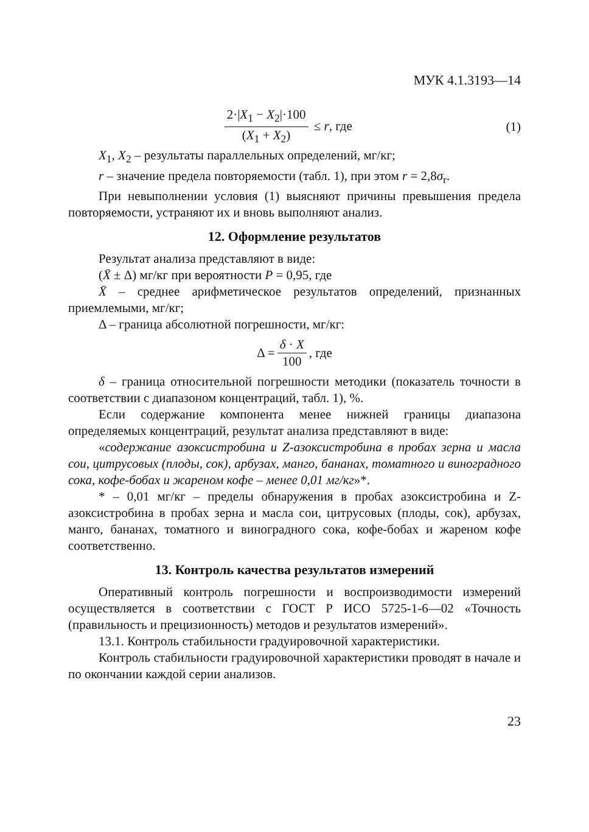МУК 4.1.3193—14
2·|X<sub>1</sub> − X<sub>2</sub>|·100 (X<sub>1</sub> + X<sub>2</sub>) ≤ r, где
(1)
X<sub>1</sub>, X<sub>2</sub> – результаты параллельных определений, мг/кг;
r – значение предела повторяемости (табл. 1), при этом r = 2,8σ<sub>r</sub>.
При невыполнении условия (1) выясняют причины превышения предела повторяемости, устраняют их и вновь выполняют анализ.
12. Оформление результатов
Результат анализа представляют в виде:
(X̄ ± Δ) мг/кг при вероятности P = 0,95, где
X̄ – среднее арифметическое результатов определений, признанных приемлемыми, мг/кг;
Δ – граница абсолютной погрешности, мг/кг:
Δ = δ · X 100, где
δ – граница относительной погрешности методики (показатель точности в соответствии с диапазоном концентраций, табл. 1), %.
Если содержание компонента менее нижней границы диапазона определяемых концентраций, результат анализа представляют в виде:
«содержание азоксистробина и Z-азоксистробина в пробах зерна и масла сои, цитрусовых (плоды, сок), арбузах, манго, бананах, томатного и виноградного сока, кофе-бобах и жареном кофе – менее 0,01 мг/кг»*.
* – 0,01 мг/кг – пределы обнаружения в пробах азоксистробина и Z-азоксистробина в пробах зерна и масла сои, цитрусовых (плоды, сок), арбузах, манго, бананах, томатного и виноградного сока, кофе-бобах и жареном кофе соответственно.
13. Контроль качества результатов измерений
Оперативный контроль погрешности и воспроизводимости измерений осуществляется в соответствии с ГОСТ Р ИСО 5725-1-6—02 «Точность (правильность и прецизионность) методов и результатов измерений».
13.1. Контроль стабильности градуировочной характеристики.
Контроль стабильности градуировочной характеристики проводят в начале и по окончании каждой серии анализов.
23